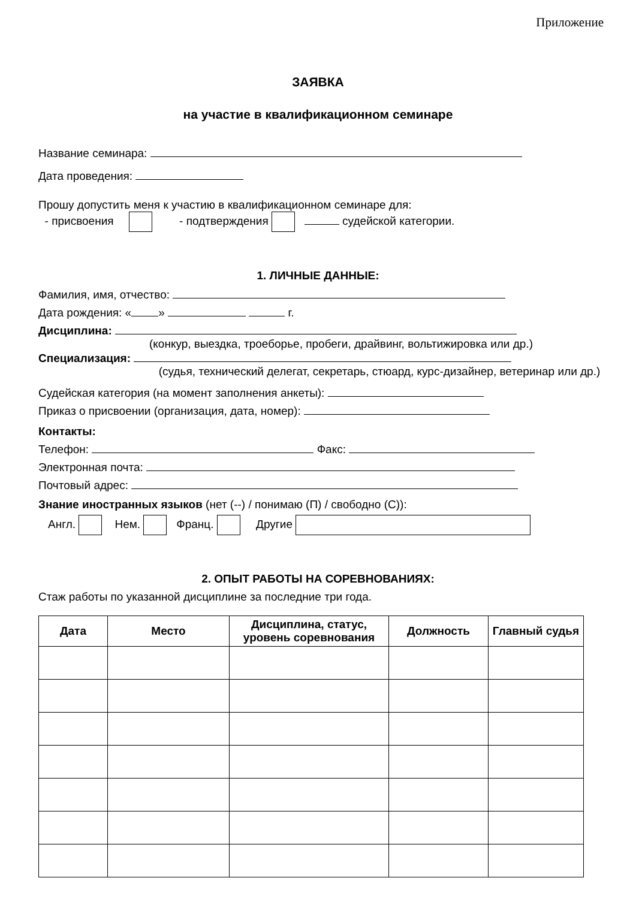Приложение
ЗАЯВКА
на участие в квалификационном семинаре
Название семинара:
Дата проведения:
Прошу допустить меня к участию в квалификационном семинаре для:
- присвоения - подтверждения судейской категории.
1. ЛИЧНЫЕ ДАННЫЕ:
Фамилия, имя, отчество:
Дата рождения: « » г.
Дисциплина:
(конкур, выездка, троеборье, пробеги, драйвинг, вольтижировка или др.)
Специализация:
(судья, технический делегат, секретарь, стюард, курс-дизайнер, ветеринар или др.)
Судейская категория (на момент заполнения анкеты):
Приказ о присвоении (организация, дата, номер):
Контакты:
Телефон: Факс:
Электронная почта:
Почтовый адрес:
Знание иностранных языков (нет (--) / понимаю (П) / свободно (С)):
Англ. Нем. Франц. Другие
2. ОПЫТ РАБОТЫ НА СОРЕВНОВАНИЯХ:
Стаж работы по указанной дисциплине за последние три года.
| Дата | Место | Дисциплина, статус, уровень соревнования | Должность | Главный судья |
| --- | --- | --- | --- | --- |